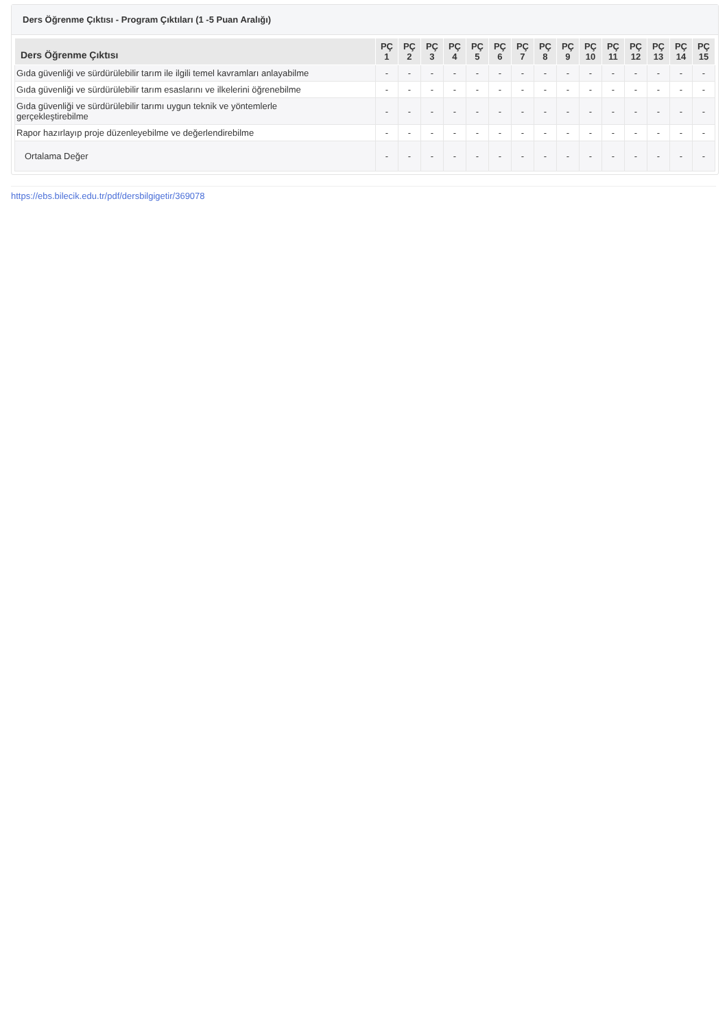Ders Öğrenme Çıktısı - Program Çıktıları (1 -5 Puan Aralığı)
| Ders Öğrenme Çıktısı | PÇ 1 | PÇ 2 | PÇ 3 | PÇ 4 | PÇ 5 | PÇ 6 | PÇ 7 | PÇ 8 | PÇ 9 | PÇ 10 | PÇ 11 | PÇ 12 | PÇ 13 | PÇ 14 | PÇ 15 |
| --- | --- | --- | --- | --- | --- | --- | --- | --- | --- | --- | --- | --- | --- | --- | --- |
| Gıda güvenliği ve sürdürülebilir tarım ile ilgili temel kavramları anlayabilme | - | - | - | - | - | - | - | - | - | - | - | - | - | - | - |
| Gıda güvenliği ve sürdürülebilir tarım esaslarını ve ilkelerini öğrenebilme | - | - | - | - | - | - | - | - | - | - | - | - | - | - | - |
| Gıda güvenliği ve sürdürülebilir tarımı uygun teknik ve yöntemlerle gerçekleştirebilme | - | - | - | - | - | - | - | - | - | - | - | - | - | - | - |
| Rapor hazırlayıp proje düzenleyebilme ve değerlendirebilme | - | - | - | - | - | - | - | - | - | - | - | - | - | - | - |
| Ortalama Değer | - | - | - | - | - | - | - | - | - | - | - | - | - | - | - |
https://ebs.bilecik.edu.tr/pdf/dersbilgigetir/369078